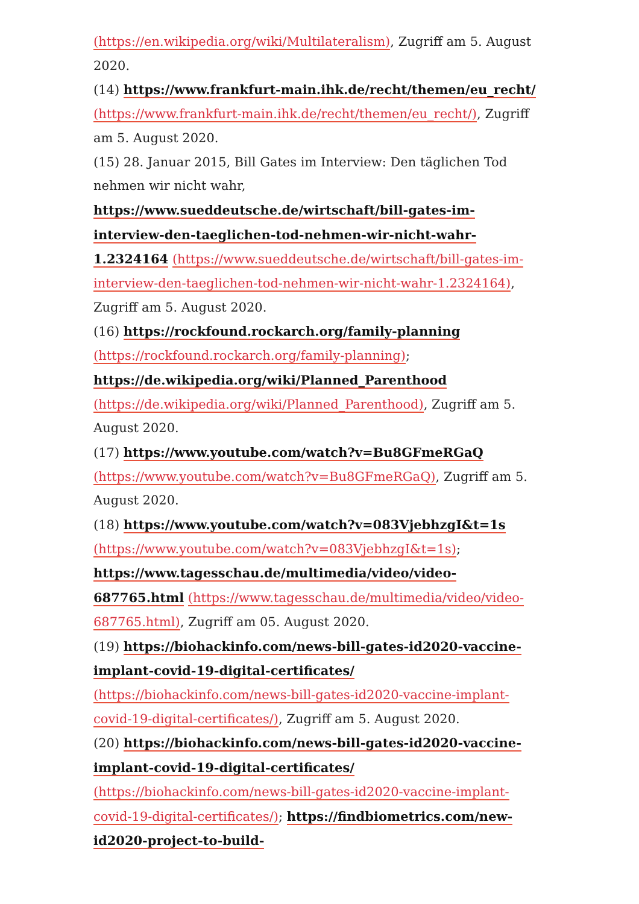(https://en.wikipedia.org/wiki/Multilateralism), Zugriff am 5. August 2020.
(14) https://www.frankfurt-main.ihk.de/recht/themen/eu_recht/ (https://www.frankfurt-main.ihk.de/recht/themen/eu_recht/), Zugriff am 5. August 2020.
(15) 28. Januar 2015, Bill Gates im Interview: Den täglichen Tod nehmen wir nicht wahr, https://www.sueddeutsche.de/wirtschaft/bill-gates-im-interview-den-taeglichen-tod-nehmen-wir-nicht-wahr-1.2324164 (https://www.sueddeutsche.de/wirtschaft/bill-gates-im-interview-den-taeglichen-tod-nehmen-wir-nicht-wahr-1.2324164), Zugriff am 5. August 2020.
(16) https://rockfound.rockarch.org/family-planning (https://rockfound.rockarch.org/family-planning); https://de.wikipedia.org/wiki/Planned_Parenthood (https://de.wikipedia.org/wiki/Planned_Parenthood), Zugriff am 5. August 2020.
(17) https://www.youtube.com/watch?v=Bu8GFmeRGaQ (https://www.youtube.com/watch?v=Bu8GFmeRGaQ), Zugriff am 5. August 2020.
(18) https://www.youtube.com/watch?v=083VjebhzgI&t=1s (https://www.youtube.com/watch?v=083VjebhzgI&t=1s); https://www.tagesschau.de/multimedia/video/video-687765.html (https://www.tagesschau.de/multimedia/video/video-687765.html), Zugriff am 05. August 2020.
(19) https://biohackinfo.com/news-bill-gates-id2020-vaccine-implant-covid-19-digital-certificates/ (https://biohackinfo.com/news-bill-gates-id2020-vaccine-implant-covid-19-digital-certificates/), Zugriff am 5. August 2020.
(20) https://biohackinfo.com/news-bill-gates-id2020-vaccine-implant-covid-19-digital-certificates/ (https://biohackinfo.com/news-bill-gates-id2020-vaccine-implant-covid-19-digital-certificates/); https://findbiometrics.com/new-id2020-project-to-build-